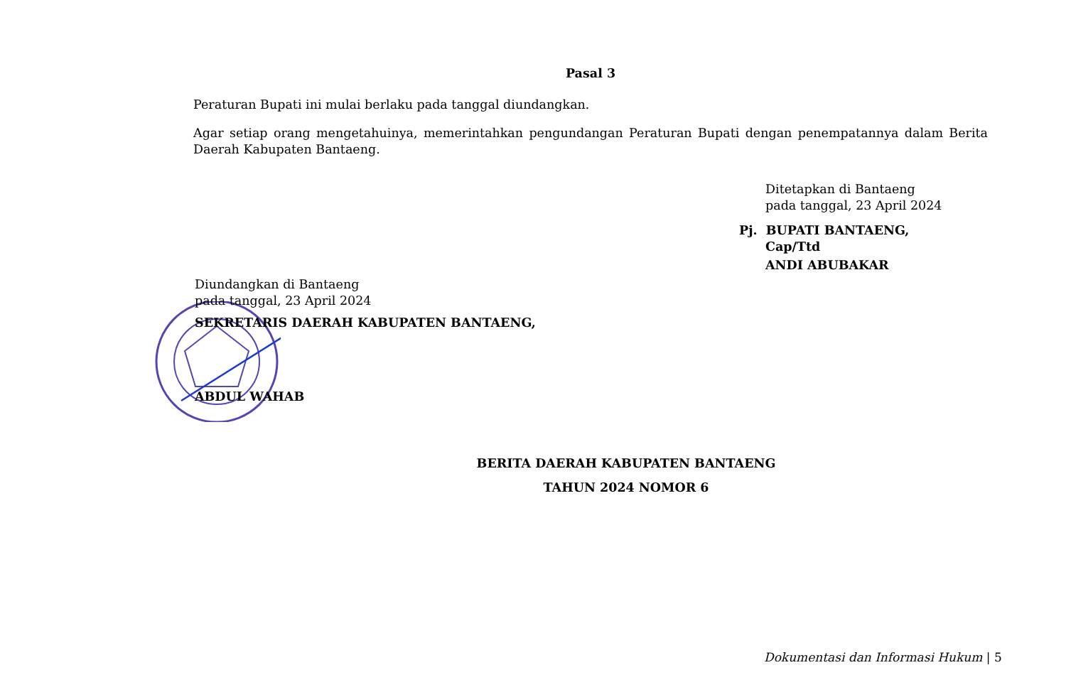Pasal 3
Peraturan Bupati ini mulai berlaku pada tanggal diundangkan.
Agar setiap orang mengetahuinya, memerintahkan pengundangan Peraturan Bupati dengan penempatannya dalam Berita Daerah Kabupaten Bantaeng.
Ditetapkan di Bantaeng
pada tanggal, 23 April 2024
Pj. BUPATI BANTAENG,
Cap/Ttd
ANDI ABUBAKAR
Diundangkan di Bantaeng
pada tanggal, 23 April 2024
SEKRETARIS DAERAH KABUPATEN BANTAENG,
ABDUL WAHAB
BERITA DAERAH KABUPATEN BANTAENG
TAHUN 2024 NOMOR 6
Dokumentasi dan Informasi Hukum | 5